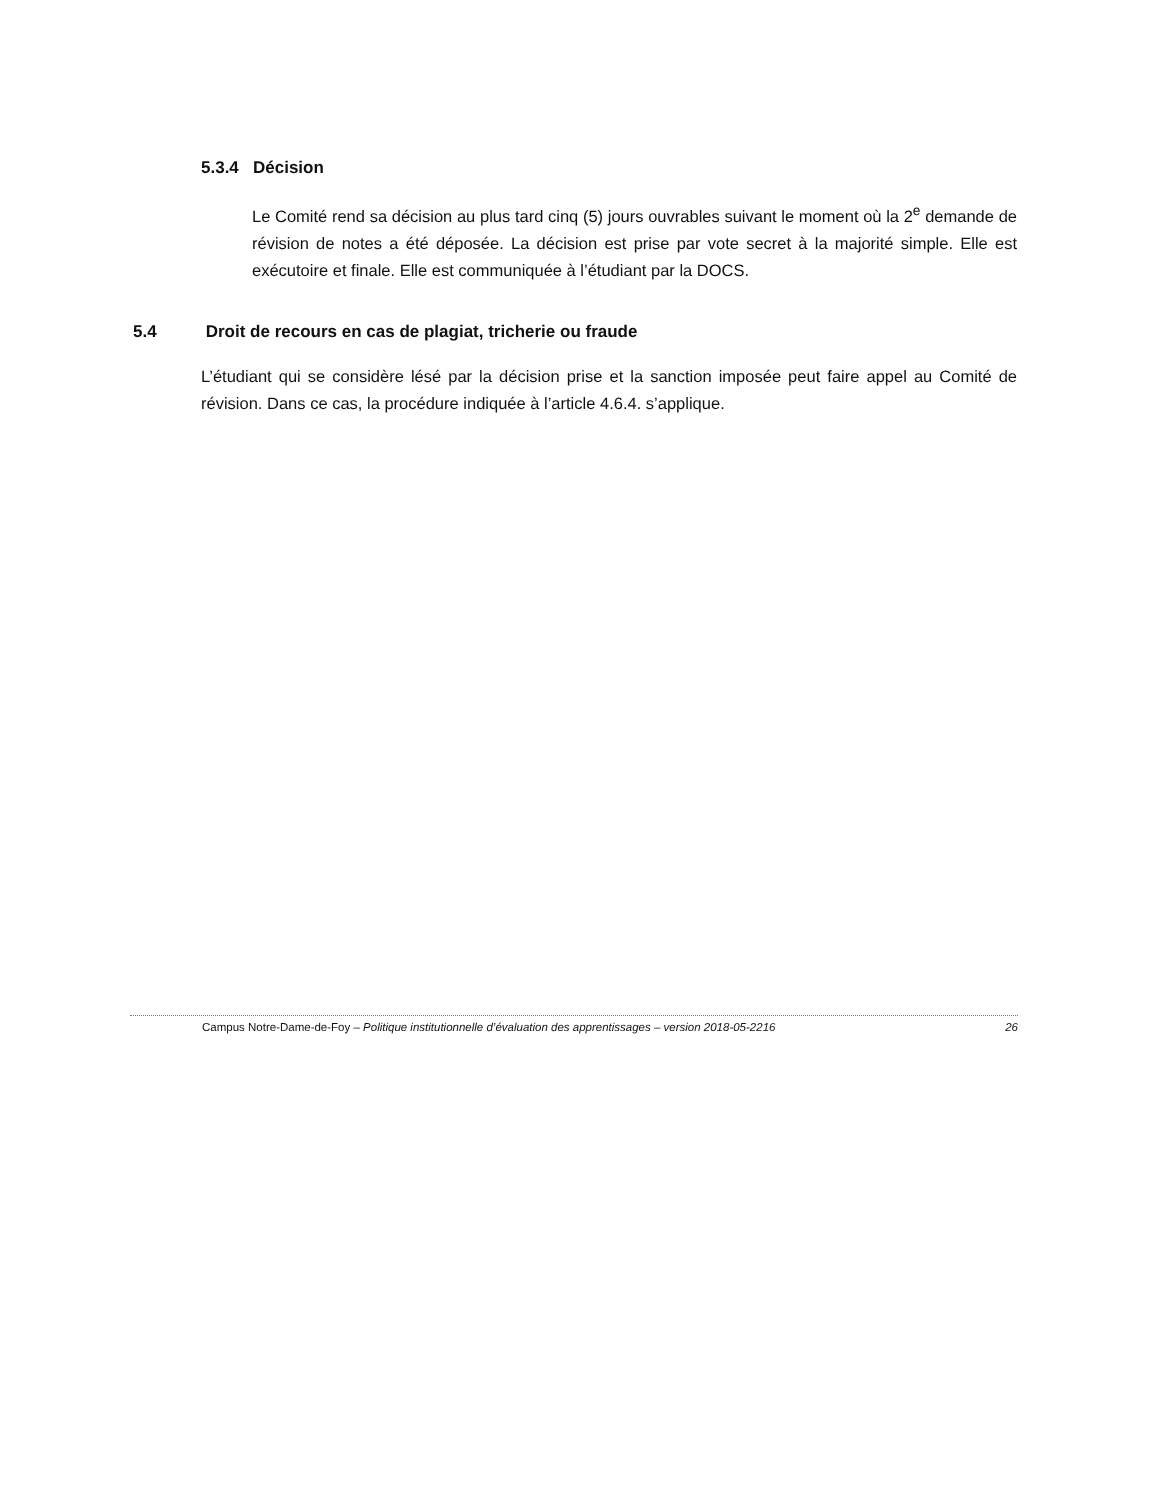5.3.4 Décision
Le Comité rend sa décision au plus tard cinq (5) jours ouvrables suivant le moment où la 2<sup>e</sup> demande de révision de notes a été déposée. La décision est prise par vote secret à la majorité simple. Elle est exécutoire et finale. Elle est communiquée à l’étudiant par la DOCS.
5.4 Droit de recours en cas de plagiat, tricherie ou fraude
L’étudiant qui se considère lésé par la décision prise et la sanction imposée peut faire appel au Comité de révision. Dans ce cas, la procédure indiquée à l’article 4.6.4. s’applique.
Campus Notre-Dame-de-Foy – Politique institutionnelle d’évaluation des apprentissages – version 2018-05-2216 26